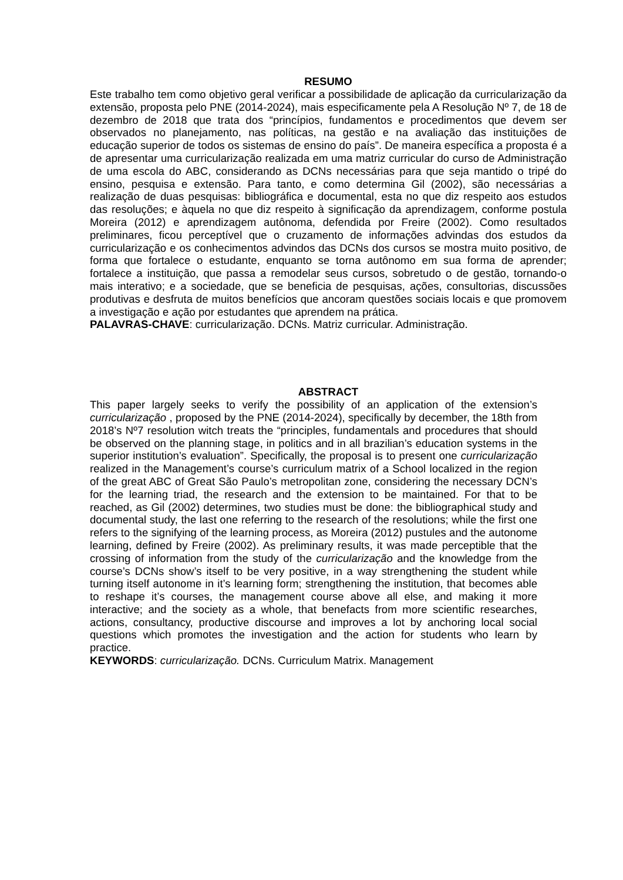RESUMO
Este trabalho tem como objetivo geral verificar a possibilidade de aplicação da curricularização da extensão, proposta pelo PNE (2014-2024), mais especificamente pela A Resolução Nº 7, de 18 de dezembro de 2018 que trata dos “princípios, fundamentos e procedimentos que devem ser observados no planejamento, nas políticas, na gestão e na avaliação das instituições de educação superior de todos os sistemas de ensino do país”. De maneira específica a proposta é a de apresentar uma curricularização realizada em uma matriz curricular do curso de Administração de uma escola do ABC, considerando as DCNs necessárias para que seja mantido o tripé do ensino, pesquisa e extensão. Para tanto, e como determina Gil (2002), são necessárias a realização de duas pesquisas: bibliográfica e documental, esta no que diz respeito aos estudos das resoluções; e àquela no que diz respeito à significação da aprendizagem, conforme postula Moreira (2012) e aprendizagem autônoma, defendida por Freire (2002). Como resultados preliminares, ficou perceptível que o cruzamento de informações advindas dos estudos da curricularização e os conhecimentos advindos das DCNs dos cursos se mostra muito positivo, de forma que fortalece o estudante, enquanto se torna autônomo em sua forma de aprender; fortalece a instituição, que passa a remodelar seus cursos, sobretudo o de gestão, tornando-o mais interativo; e a sociedade, que se beneficia de pesquisas, ações, consultorias, discussões produtivas e desfruta de muitos benefícios que ancoram questões sociais locais e que promovem a investigação e ação por estudantes que aprendem na prática.
PALAVRAS-CHAVE: curricularização. DCNs. Matriz curricular. Administração.
ABSTRACT
This paper largely seeks to verify the possibility of an application of the extension’s curricularização , proposed by the PNE (2014-2024), specifically by december, the 18th from 2018’s Nº7 resolution witch treats the “principles, fundamentals and procedures that should be observed on the planning stage, in politics and in all brazilian’s education systems in the superior institution’s evaluation”. Specifically, the proposal is to present one curricularização realized in the Management’s course’s curriculum matrix of a School localized in the region of the great ABC of Great São Paulo’s metropolitan zone, considering the necessary DCN’s for the learning triad, the research and the extension to be maintained. For that to be reached, as Gil (2002) determines, two studies must be done: the bibliographical study and documental study, the last one referring to the research of the resolutions; while the first one refers to the signifying of the learning process, as Moreira (2012) pustules and the autonome learning, defined by Freire (2002). As preliminary results, it was made perceptible that the crossing of information from the study of the curricularização and the knowledge from the course’s DCNs show’s itself to be very positive, in a way strengthening the student while turning itself autonome in it’s learning form; strengthening the institution, that becomes able to reshape it’s courses, the management course above all else, and making it more interactive; and the society as a whole, that benefacts from more scientific researches, actions, consultancy, productive discourse and improves a lot by anchoring local social questions which promotes the investigation and the action for students who learn by practice.
KEYWORDS: curricularização. DCNs. Curriculum Matrix. Management